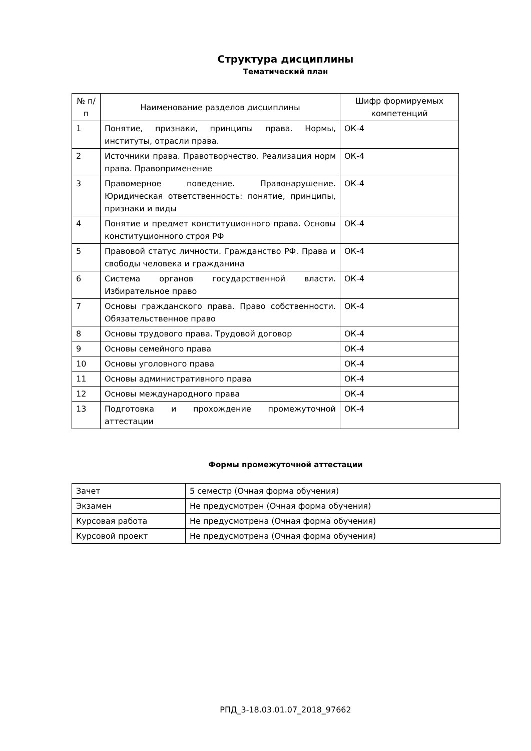Структура дисциплины
Тематический план
| № п/п | Наименование разделов дисциплины | Шифр формируемых компетенций |
| --- | --- | --- |
| 1 | Понятие, признаки, принципы права. Нормы, институты, отрасли права. | ОК-4 |
| 2 | Источники права. Правотворчество. Реализация норм права. Правоприменение | ОК-4 |
| 3 | Правомерное поведение. Правонарушение. Юридическая ответственность: понятие, принципы, признаки и виды | ОК-4 |
| 4 | Понятие и предмет конституционного права. Основы конституционного строя РФ | ОК-4 |
| 5 | Правовой статус личности. Гражданство РФ. Права и свободы человека и гражданина | ОК-4 |
| 6 | Система органов государственной власти. Избирательное право | ОК-4 |
| 7 | Основы гражданского права. Право собственности. Обязательственное право | ОК-4 |
| 8 | Основы трудового права. Трудовой договор | ОК-4 |
| 9 | Основы семейного права | ОК-4 |
| 10 | Основы уголовного права | ОК-4 |
| 11 | Основы административного права | ОК-4 |
| 12 | Основы международного права | ОК-4 |
| 13 | Подготовка и прохождение промежуточной аттестации | ОК-4 |
Формы промежуточной аттестации
| Зачет | 5 семестр (Очная форма обучения) |
| Экзамен | Не предусмотрен (Очная форма обучения) |
| Курсовая работа | Не предусмотрена (Очная форма обучения) |
| Курсовой проект | Не предусмотрена (Очная форма обучения) |
РПД_3-18.03.01.07_2018_97662